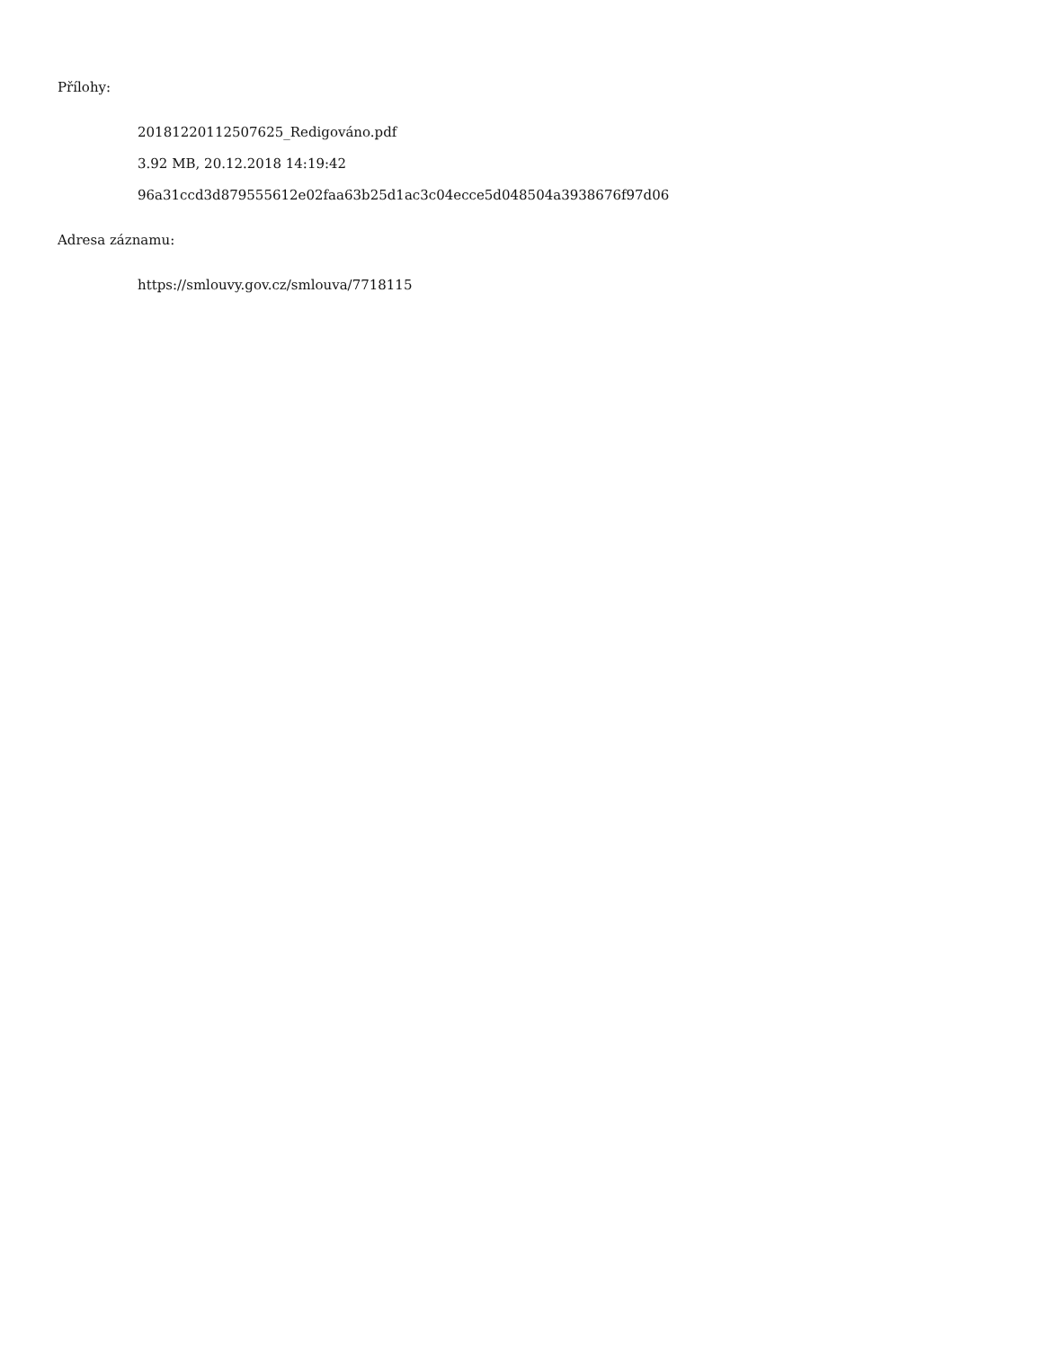Přílohy:
20181220112507625_Redigováno.pdf
3.92 MB, 20.12.2018 14:19:42
96a31ccd3d879555612e02faa63b25d1ac3c04ecce5d048504a3938676f97d06
Adresa záznamu:
https://smlouvy.gov.cz/smlouva/7718115